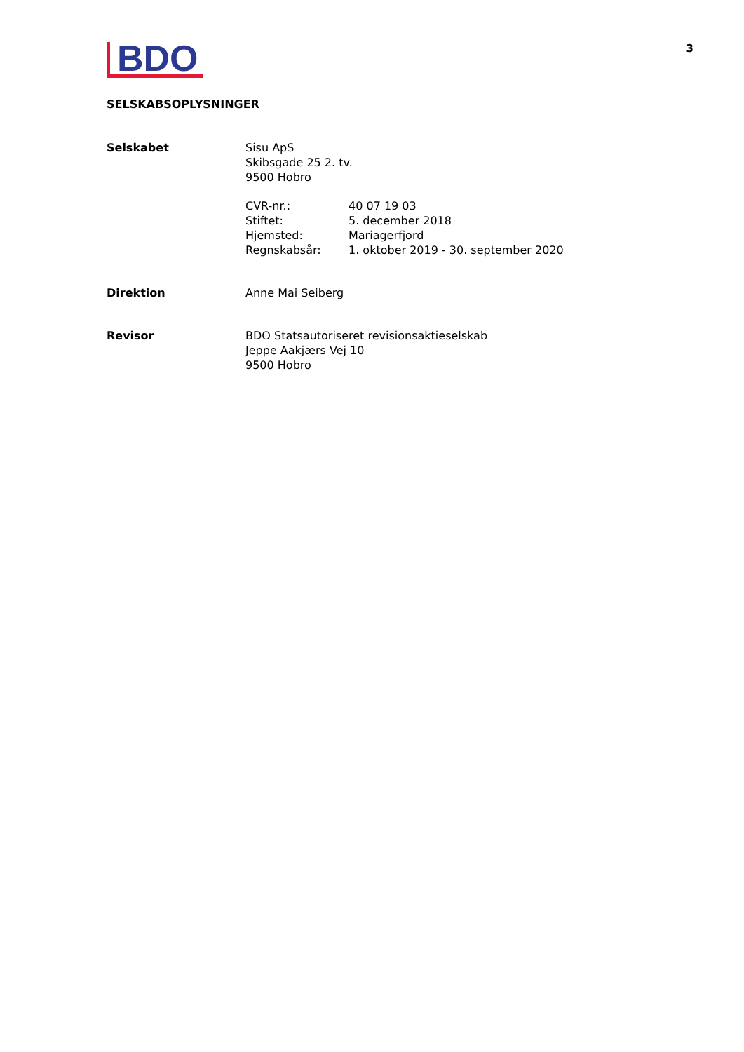BDO
3
SELSKABSOPLYSNINGER
| Selskabet | Sisu ApS Skibsgade 25 2. tv. 9500 Hobro / CVR-nr.: / 40 07 19 03 / / Stiftet: / 5. december 2018 / / Hjemsted: / Mariagerfjord / / Regnskabsår: / 1. oktober 2019 - 30. september 2020 / |
| Direktion | Anne Mai Seiberg |
| Revisor | BDO Statsautoriseret revisionsaktieselskab Jeppe Aakjærs Vej 10 9500 Hobro |